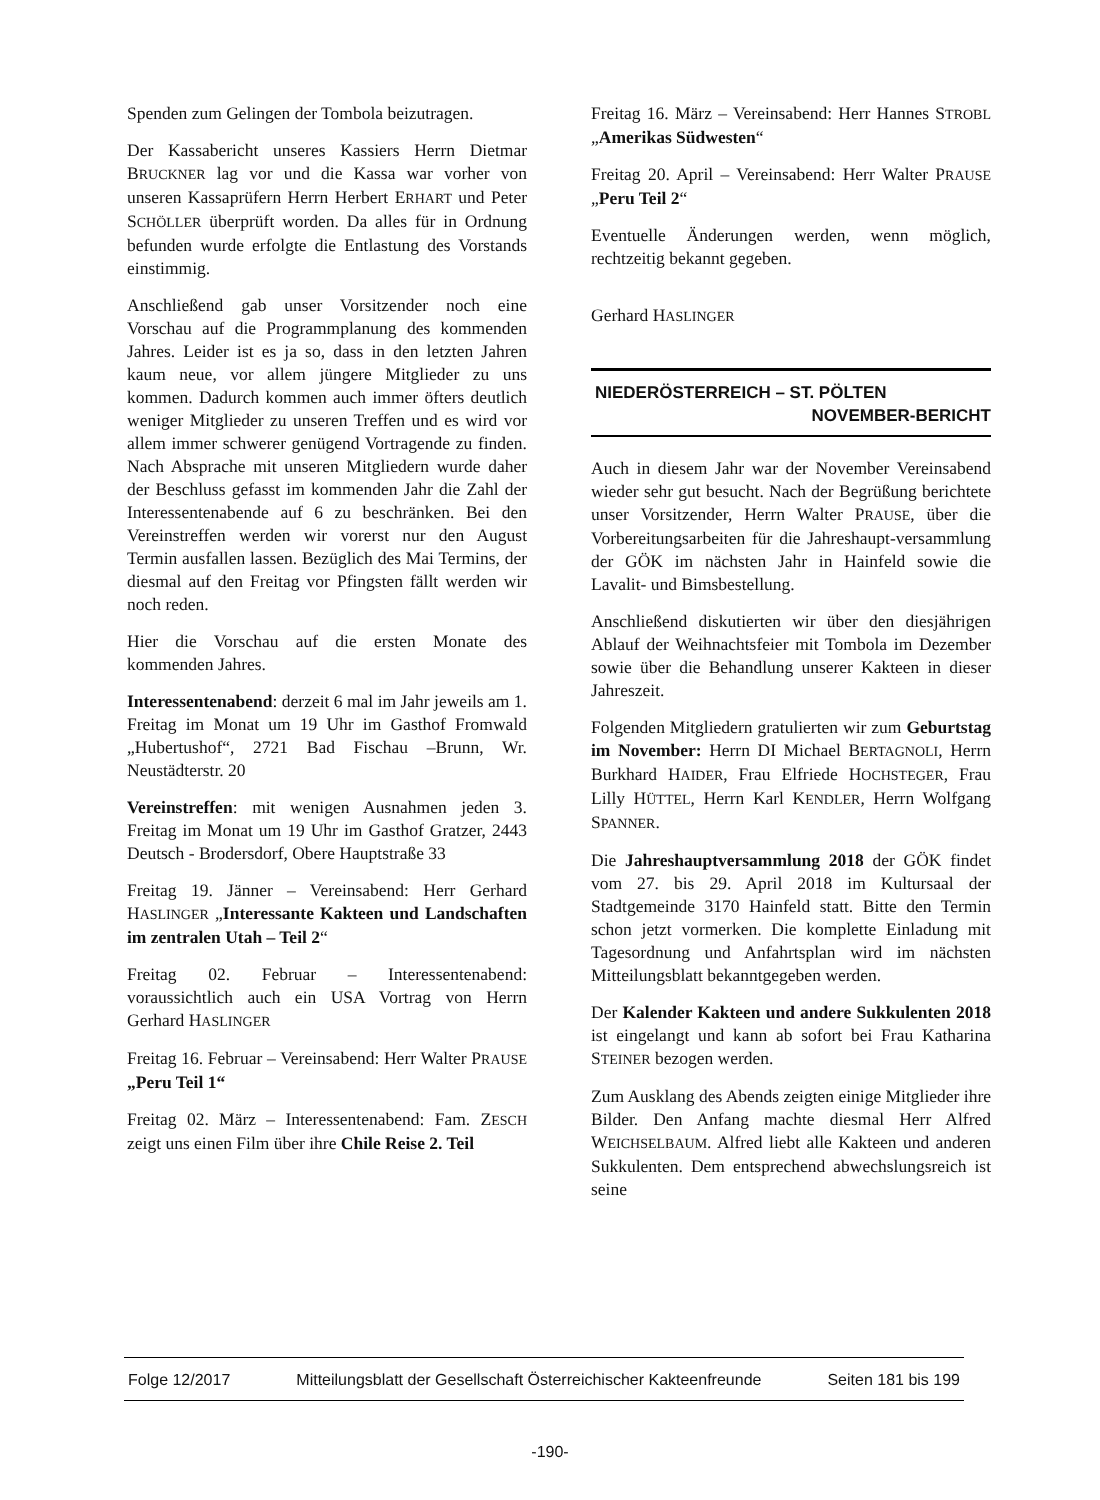Spenden zum Gelingen der Tombola beizutragen.
Der Kassabericht unseres Kassiers Herrn Dietmar BRUCKNER lag vor und die Kassa war vorher von unseren Kassaprüfern Herrn Herbert ERHART und Peter SCHÖLLER überprüft worden. Da alles für in Ordnung befunden wurde erfolgte die Entlastung des Vorstands einstimmig.
Anschließend gab unser Vorsitzender noch eine Vorschau auf die Programmplanung des kommenden Jahres. Leider ist es ja so, dass in den letzten Jahren kaum neue, vor allem jüngere Mitglieder zu uns kommen. Dadurch kommen auch immer öfters deutlich weniger Mitglieder zu unseren Treffen und es wird vor allem immer schwerer genügend Vortragende zu finden. Nach Absprache mit unseren Mitgliedern wurde daher der Beschluss gefasst im kommenden Jahr die Zahl der Interessentenabende auf 6 zu beschränken. Bei den Vereinstreffen werden wir vorerst nur den August Termin ausfallen lassen. Bezüglich des Mai Termins, der diesmal auf den Freitag vor Pfingsten fällt werden wir noch reden.
Hier die Vorschau auf die ersten Monate des kommenden Jahres.
Interessentenabend: derzeit 6 mal im Jahr jeweils am 1. Freitag im Monat um 19 Uhr im Gasthof Fromwald „Hubertushof“, 2721 Bad Fischau –Brunn, Wr. Neustädterstr. 20
Vereinstreffen: mit wenigen Ausnahmen jeden 3. Freitag im Monat um 19 Uhr im Gasthof Gratzer, 2443 Deutsch - Brodersdorf, Obere Hauptstraße 33
Freitag 19. Jänner – Vereinsabend: Herr Gerhard HASLINGER „Interessante Kakteen und Landschaften im zentralen Utah – Teil 2“
Freitag 02. Februar – Interessentenabend: voraussichtlich auch ein USA Vortrag von Herrn Gerhard HASLINGER
Freitag 16. Februar – Vereinsabend: Herr Walter PRAUSE „Peru Teil 1“
Freitag 02. März – Interessentenabend: Fam. ZESCH zeigt uns einen Film über ihre Chile Reise 2. Teil
Freitag 16. März – Vereinsabend: Herr Hannes STROBL „Amerikas Südwesten“
Freitag 20. April – Vereinsabend: Herr Walter PRAUSE „Peru Teil 2“
Eventuelle Änderungen werden, wenn möglich, rechtzeitig bekannt gegeben.
Gerhard HASLINGER
NIEDERÖSTERREICH – ST. PÖLTEN
NOVEMBER-BERICHT
Auch in diesem Jahr war der November Vereinsabend wieder sehr gut besucht. Nach der Begrüßung berichtete unser Vorsitzender, Herrn Walter PRAUSE, über die Vorbereitungsarbeiten für die Jahreshaupt-versammlung der GÖK im nächsten Jahr in Hainfeld sowie die Lavalit- und Bimsbestellung.
Anschließend diskutierten wir über den diesjährigen Ablauf der Weihnachtsfeier mit Tombola im Dezember sowie über die Behandlung unserer Kakteen in dieser Jahreszeit.
Folgenden Mitgliedern gratulierten wir zum Geburtstag im November: Herrn DI Michael BERTAGNOLI, Herrn Burkhard HAIDER, Frau Elfriede HOCHSTEGER, Frau Lilly HÜTTEL, Herrn Karl KENDLER, Herrn Wolfgang SPANNER.
Die Jahreshauptversammlung 2018 der GÖK findet vom 27. bis 29. April 2018 im Kultursaal der Stadtgemeinde 3170 Hainfeld statt. Bitte den Termin schon jetzt vormerken. Die komplette Einladung mit Tagesordnung und Anfahrtsplan wird im nächsten Mitteilungsblatt bekanntgegeben werden.
Der Kalender Kakteen und andere Sukkulenten 2018 ist eingelangt und kann ab sofort bei Frau Katharina STEINER bezogen werden.
Zum Ausklang des Abends zeigten einige Mitglieder ihre Bilder. Den Anfang machte diesmal Herr Alfred WEICHSELBAUM. Alfred liebt alle Kakteen und anderen Sukkulenten. Dem entsprechend abwechslungsreich ist seine
Folge 12/2017 Mitteilungsblatt der Gesellschaft Österreichischer Kakteenfreunde Seiten 181 bis 199
-190-